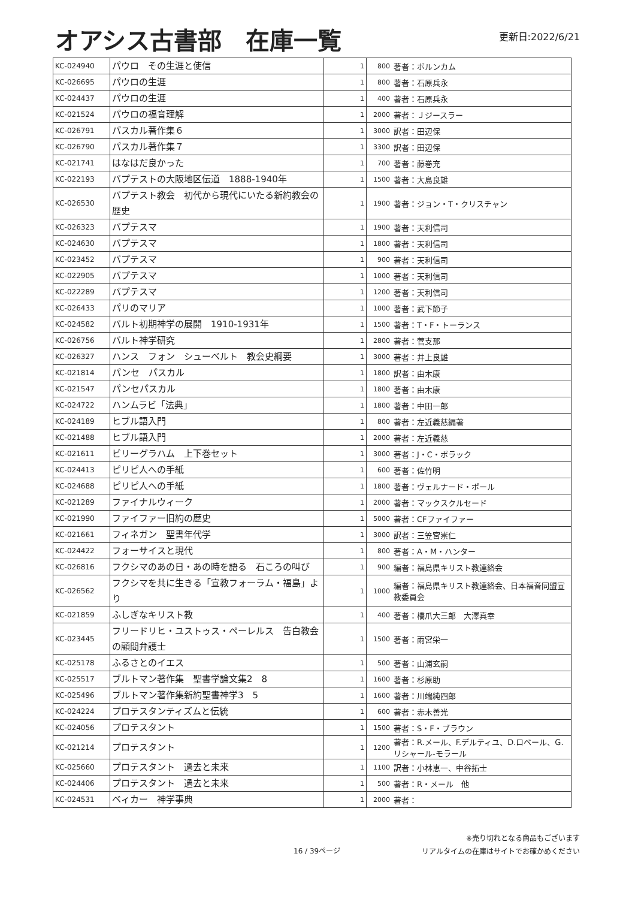オアシス古書部　在庫一覧
更新日:2022/6/21
| KC-024940 | パウロ その生涯と使信 | 1 | 800 | 著者：ボルンカム |
| KC-026695 | パウロの生涯 | 1 | 800 | 著者：石原兵永 |
| KC-024437 | パウロの生涯 | 1 | 400 | 著者：石原兵永 |
| KC-021524 | パウロの福音理解 | 1 | 2000 | 著者：Ｊジースラー |
| KC-026791 | パスカル著作集６ | 1 | 3000 | 訳者：田辺保 |
| KC-026790 | パスカル著作集７ | 1 | 3300 | 訳者：田辺保 |
| KC-021741 | はなはだ良かった | 1 | 700 | 著者：藤巻充 |
| KC-022193 | バプテストの大阪地区伝道 1888-1940年 | 1 | 1500 | 著者：大島良雄 |
| KC-026530 | バプテスト教会 初代から現代にいたる新約教会の歴史 | 1 | 1900 | 著者：ジョン・T・クリスチャン |
| KC-026323 | バプテスマ | 1 | 1900 | 著者：天利信司 |
| KC-024630 | バプテスマ | 1 | 1800 | 著者：天利信司 |
| KC-023452 | バプテスマ | 1 | 900 | 著者：天利信司 |
| KC-022905 | バプテスマ | 1 | 1000 | 著者：天利信司 |
| KC-022289 | バプテスマ | 1 | 1200 | 著者：天利信司 |
| KC-026433 | パリのマリア | 1 | 1000 | 著者：武下節子 |
| KC-024582 | バルト初期神学の展開 1910-1931年 | 1 | 1500 | 著者：T・F・トーランス |
| KC-026756 | バルト神学研究 | 1 | 2800 | 著者：菅支那 |
| KC-026327 | ハンス フォン シューベルト 教会史綱要 | 1 | 3000 | 著者：井上良雄 |
| KC-021814 | パンセ パスカル | 1 | 1800 | 訳者：由木康 |
| KC-021547 | パンセパスカル | 1 | 1800 | 著者：由木康 |
| KC-024722 | ハンムラビ「法典」 | 1 | 1800 | 著者：中田一郎 |
| KC-024189 | ヒブル語入門 | 1 | 800 | 著者：左近義慈編著 |
| KC-021488 | ヒブル語入門 | 1 | 2000 | 著者：左近義慈 |
| KC-021611 | ビリーグラハム 上下巻セット | 1 | 3000 | 著者：J・C・ポラック |
| KC-024413 | ピリピ人への手紙 | 1 | 600 | 著者：佐竹明 |
| KC-024688 | ピリピ人への手紙 | 1 | 1800 | 著者：ヴェルナード・ポール |
| KC-021289 | ファイナルウィーク | 1 | 2000 | 著者：マックスクルセード |
| KC-021990 | ファイファー旧約の歴史 | 1 | 5000 | 著者：CFファイファー |
| KC-021661 | フィネガン 聖書年代学 | 1 | 3000 | 訳者：三笠宮崇仁 |
| KC-024422 | フォーサイスと現代 | 1 | 800 | 著者：A・M・ハンター |
| KC-026816 | フクシマのあの日・あの時を語る 石ころの叫び | 1 | 900 | 編者：福島県キリスト教連絡会 |
| KC-026562 | フクシマを共に生きる「宣教フォーラム・福島」より | 1 | 1000 | 編者：福島県キリスト教連絡会、日本福音同盟宣教委員会 |
| KC-021859 | ふしぎなキリスト教 | 1 | 400 | 著者：橋爪大三郎 大澤真幸 |
| KC-023445 | フリードリヒ・ユストゥス・ペーレルス 告白教会の顧問弁護士 | 1 | 1500 | 著者：雨宮栄一 |
| KC-025178 | ふるさとのイエス | 1 | 500 | 著者：山浦玄嗣 |
| KC-025517 | ブルトマン著作集 聖書学論文集2 8 | 1 | 1600 | 著者：杉原助 |
| KC-025496 | ブルトマン著作集新約聖書神学3 5 | 1 | 1600 | 著者：川端純四郎 |
| KC-024224 | プロテスタンティズムと伝統 | 1 | 600 | 著者：赤木善光 |
| KC-024056 | プロテスタント | 1 | 1500 | 著者：S・F・ブラウン |
| KC-021214 | プロテスタント | 1 | 1200 | 著者：R.メール、F.デルティユ、D.ロベール、G.リシャール-モラール |
| KC-025660 | プロテスタント 過去と未来 | 1 | 1100 | 訳者：小林恵一、中谷拓士 |
| KC-024406 | プロテスタント 過去と未来 | 1 | 500 | 著者：R・メール 他 |
| KC-024531 | ベィカー 神学事典 | 1 | 2000 | 著者： |
16 / 39ページ
※売り切れとなる商品もございます
リアルタイムの在庫はサイトでお確かめください